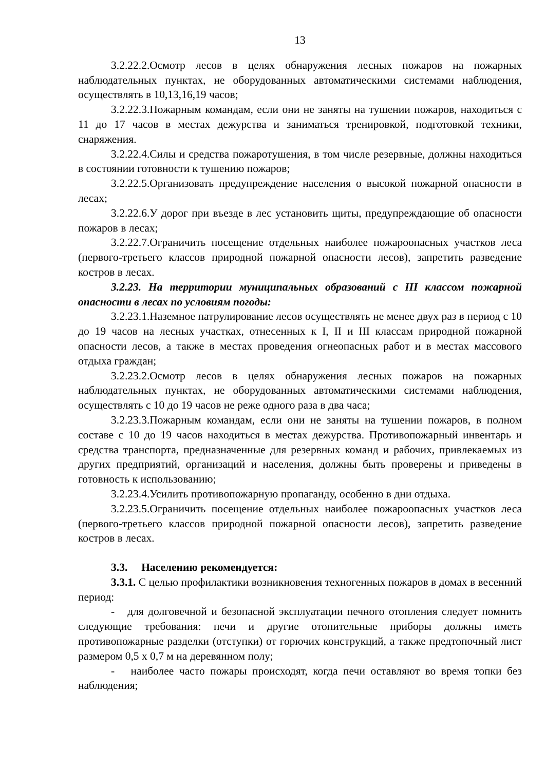13
3.2.22.2.Осмотр лесов в целях обнаружения лесных пожаров на пожарных наблюдательных пунктах, не оборудованных автоматическими системами наблюдения, осуществлять в 10,13,16,19 часов;
3.2.22.3.Пожарным командам, если они не заняты на тушении пожаров, находиться с 11 до 17 часов в местах дежурства и заниматься тренировкой, подготовкой техники, снаряжения.
3.2.22.4.Силы и средства пожаротушения, в том числе резервные, должны находиться в состоянии готовности к тушению пожаров;
3.2.22.5.Организовать предупреждение населения о высокой пожарной опасности в лесах;
3.2.22.6.У дорог при въезде в лес установить щиты, предупреждающие об опасности пожаров в лесах;
3.2.22.7.Ограничить посещение отдельных наиболее пожароопасных участков леса (первого-третьего классов природной пожарной опасности лесов), запретить разведение костров в лесах.
3.2.23. На территории муниципальных образований с III классом пожарной опасности в лесах по условиям погоды:
3.2.23.1.Наземное патрулирование лесов осуществлять не менее двух раз в период с 10 до 19 часов на лесных участках, отнесенных к I, II и III классам природной пожарной опасности лесов, а также в местах проведения огнеопасных работ и в местах массового отдыха граждан;
3.2.23.2.Осмотр лесов в целях обнаружения лесных пожаров на пожарных наблюдательных пунктах, не оборудованных автоматическими системами наблюдения, осуществлять с 10 до 19 часов не реже одного раза в два часа;
3.2.23.3.Пожарным командам, если они не заняты на тушении пожаров, в полном составе с 10 до 19 часов находиться в местах дежурства. Противопожарный инвентарь и средства транспорта, предназначенные для резервных команд и рабочих, привлекаемых из других предприятий, организаций и населения, должны быть проверены и приведены в готовность к использованию;
3.2.23.4.Усилить противопожарную пропаганду, особенно в дни отдыха.
3.2.23.5.Ограничить посещение отдельных наиболее пожароопасных участков леса (первого-третьего классов природной пожарной опасности лесов), запретить разведение костров в лесах.
3.3. Населению рекомендуется:
3.3.1. С целью профилактики возникновения техногенных пожаров в домах в весенний период:
- для долговечной и безопасной эксплуатации печного отопления следует помнить следующие требования: печи и другие отопительные приборы должны иметь противопожарные разделки (отступки) от горючих конструкций, а также предтопочный лист размером 0,5 х 0,7 м на деревянном полу;
- наиболее часто пожары происходят, когда печи оставляют во время топки без наблюдения;